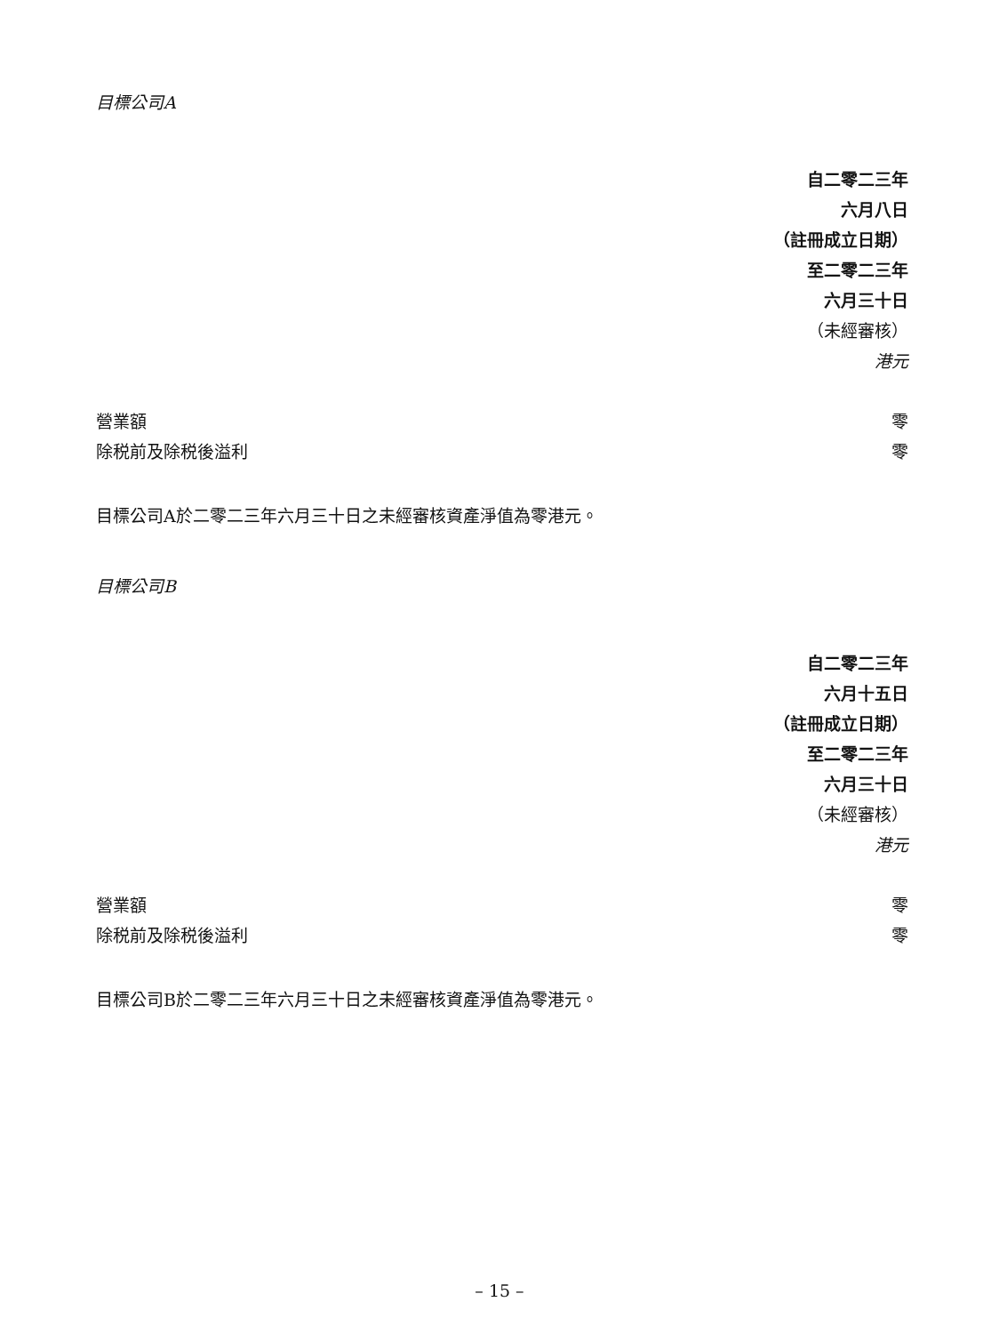目標公司A
自二零二三年
六月八日
（註冊成立日期）
至二零二三年
六月三十日
（未經審核）
港元
| 營業額 | 零 |
| 除税前及除税後溢利 | 零 |
目標公司A於二零二三年六月三十日之未經審核資產淨值為零港元。
目標公司B
自二零二三年
六月十五日
（註冊成立日期）
至二零二三年
六月三十日
（未經審核）
港元
| 營業額 | 零 |
| 除税前及除税後溢利 | 零 |
目標公司B於二零二三年六月三十日之未經審核資產淨值為零港元。
– 15 –